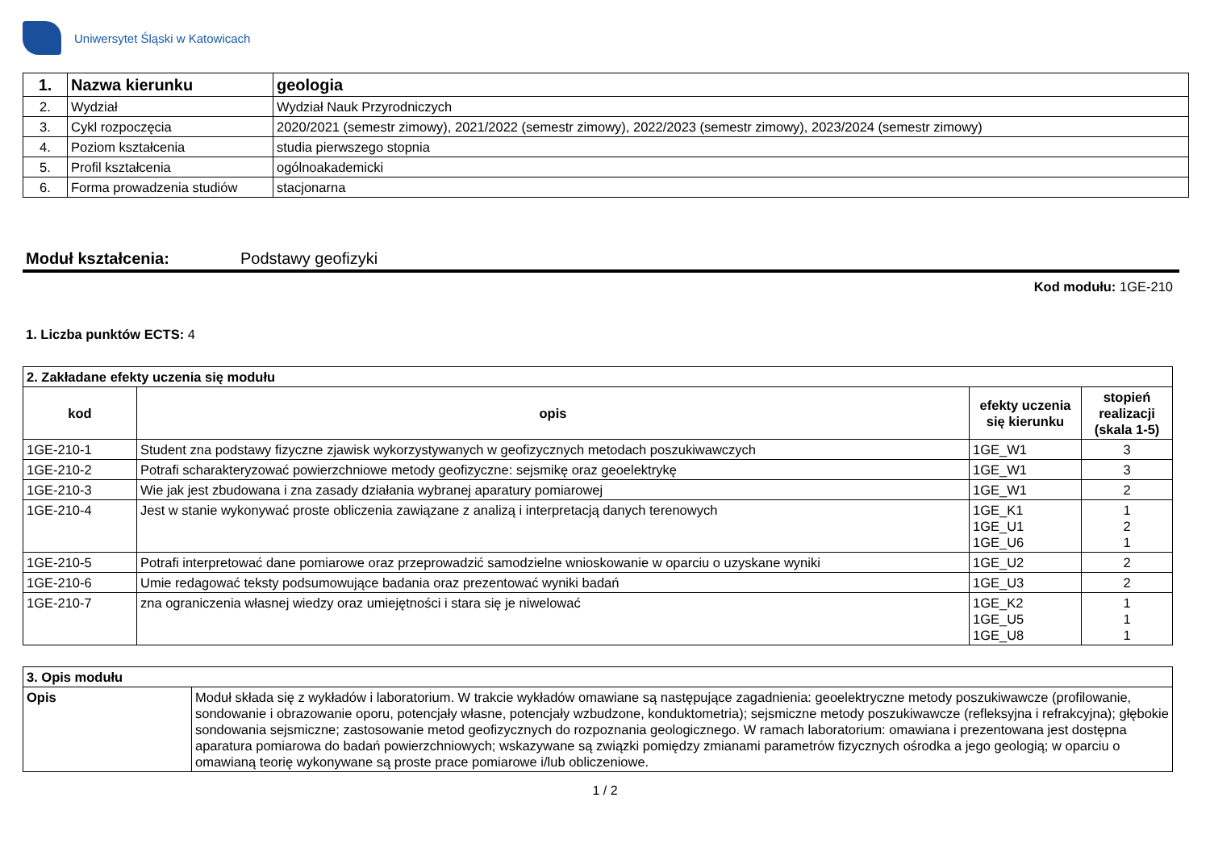Uniwersytet Śląski w Katowicach
| 1. | Nazwa kierunku | geologia |
| 2. | Wydział | Wydział Nauk Przyrodniczych |
| 3. | Cykl rozpoczęcia | 2020/2021 (semestr zimowy), 2021/2022 (semestr zimowy), 2022/2023 (semestr zimowy), 2023/2024 (semestr zimowy) |
| 4. | Poziom kształcenia | studia pierwszego stopnia |
| 5. | Profil kształcenia | ogólnoakademicki |
| 6. | Forma prowadzenia studiów | stacjonarna |
Moduł kształcenia: Podstawy geofizyki
Kod modułu: 1GE-210
1. Liczba punktów ECTS: 4
| 2. Zakładane efekty uczenia się modułu | | | |
| kod | opis | efekty uczenia się kierunku | stopień realizacji (skala 1-5) |
| 1GE-210-1 | Student zna podstawy fizyczne zjawisk wykorzystywanych w geofizycznych metodach poszukiwawczych | 1GE_W1 | 3 |
| 1GE-210-2 | Potrafi scharakteryzować powierzchniowe metody geofizyczne: sejsmikę oraz geoelektrykę | 1GE_W1 | 3 |
| 1GE-210-3 | Wie jak jest zbudowana i zna zasady działania wybranej aparatury pomiarowej | 1GE_W1 | 2 |
| 1GE-210-4 | Jest w stanie wykonywać proste obliczenia zawiązane z analizą i interpretacją danych terenowych | 1GE_K1 1GE_U1 1GE_U6 | 1 2 1 |
| 1GE-210-5 | Potrafi interpretować dane pomiarowe oraz przeprowadzić samodzielne wnioskowanie w oparciu o uzyskane wyniki | 1GE_U2 | 2 |
| 1GE-210-6 | Umie redagować teksty podsumowujące badania oraz prezentować wyniki badań | 1GE_U3 | 2 |
| 1GE-210-7 | zna ograniczenia własnej wiedzy oraz umiejętności i stara się je niwelować | 1GE_K2 1GE_U5 1GE_U8 | 1 1 1 |
| 3. Opis modułu | |
| Opis | Moduł składa się z wykładów i laboratorium. W trakcie wykładów omawiane są następujące zagadnienia: geoelektryczne metody poszukiwawcze (profilowanie, sondowanie i obrazowanie oporu, potencjały własne, potencjały wzbudzone, konduktometria); sejsmiczne metody poszukiwawcze (refleksyjna i refrakcyjna); głębokie sondowania sejsmiczne; zastosowanie metod geofizycznych do rozpoznania geologicznego. W ramach laboratorium: omawiana i prezentowana jest dostępna aparatura pomiarowa do badań powierzchniowych; wskazywane są związki pomiędzy zmianami parametrów fizycznych ośrodka a jego geologią; w oparciu o omawianą teorię wykonywane są proste prace pomiarowe i/lub obliczeniowe. |
1 / 2